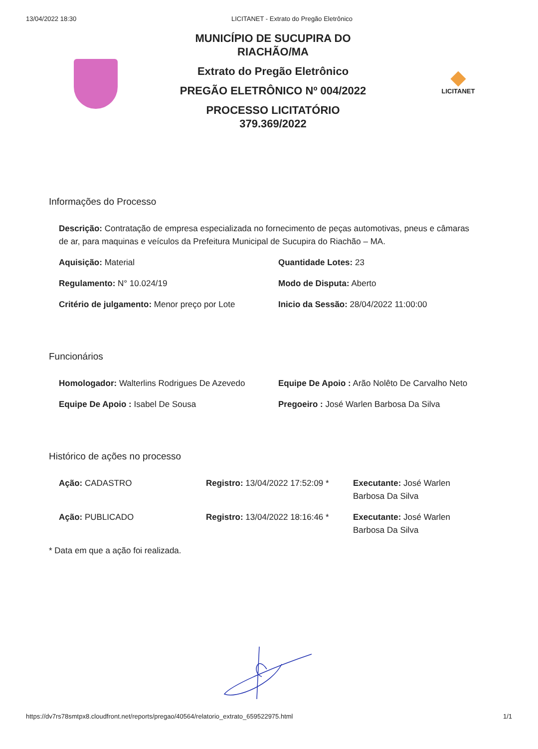13/04/2022 18:30 LICITANET - Extrato do Pregão Eletrônico
MUNICÍPIO DE SUCUPIRA DO
RIACHÃO/MA
Extrato do Pregão Eletrônico
PREGÃO ELETRÔNICO Nº 004/2022
PROCESSO LICITATÓRIO
379.369/2022
LICITANET
Informações do Processo
Descrição: Contratação de empresa especializada no fornecimento de peças automotivas, pneus e câmaras de ar, para maquinas e veículos da Prefeitura Municipal de Sucupira do Riachão – MA.
Aquisição: Material
Quantidade Lotes: 23
Regulamento: N° 10.024/19
Modo de Disputa: Aberto
Critério de julgamento: Menor preço por Lote
Inicio da Sessão: 28/04/2022 11:00:00
Funcionários
Homologador: Walterlins Rodrigues De Azevedo
Equipe De Apoio : Arão Nolêto De Carvalho Neto
Equipe De Apoio : Isabel De Sousa
Pregoeiro : José Warlen Barbosa Da Silva
Histórico de ações no processo
Ação: CADASTRO
Registro: 13/04/2022 17:52:09 *
Executante: José Warlen Barbosa Da Silva
Ação: PUBLICADO
Registro: 13/04/2022 18:16:46 *
Executante: José Warlen Barbosa Da Silva
* Data em que a ação foi realizada.
https://dv7rs78smtpx8.cloudfront.net/reports/pregao/40564/relatorio_extrato_659522975.html 1/1